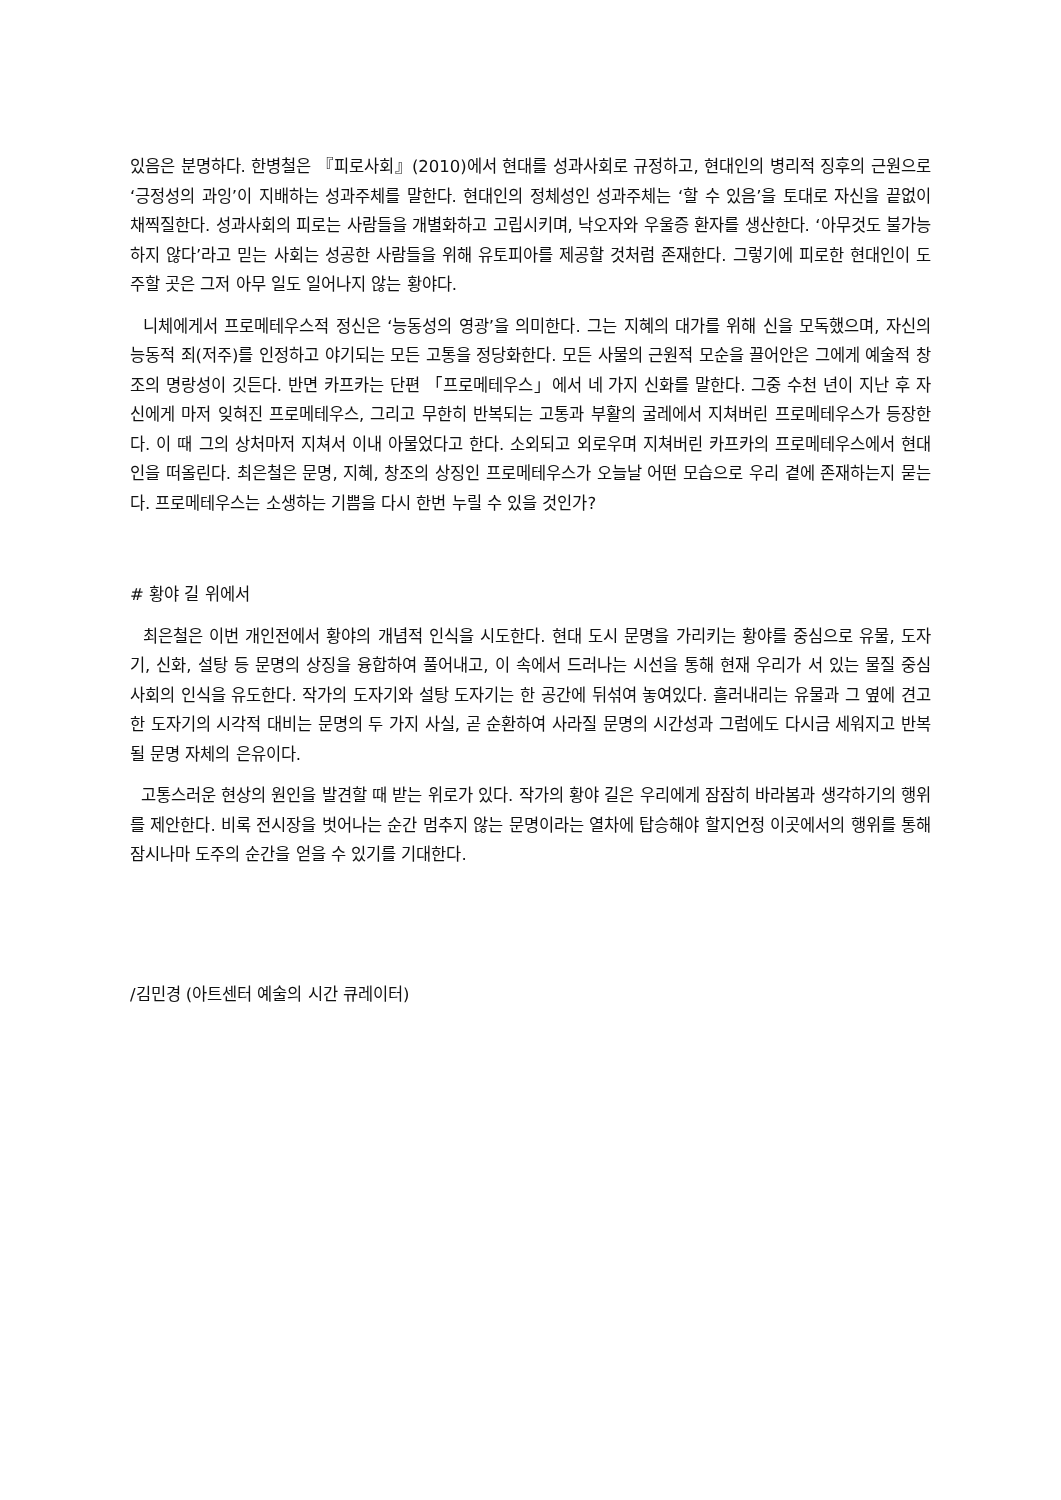있음은 분명하다. 한병철은 『피로사회』(2010)에서 현대를 성과사회로 규정하고, 현대인의 병리적 징후의 근원으로 ‘긍정성의 과잉’이 지배하는 성과주체를 말한다. 현대인의 정체성인 성과주체는 ‘할 수 있음’을 토대로 자신을 끝없이 채찍질한다. 성과사회의 피로는 사람들을 개별화하고 고립시키며, 낙오자와 우울증 환자를 생산한다. ‘아무것도 불가능하지 않다’라고 믿는 사회는 성공한 사람들을 위해 유토피아를 제공할 것처럼 존재한다. 그렇기에 피로한 현대인이 도주할 곳은 그저 아무 일도 일어나지 않는 황야다.
니체에게서 프로메테우스적 정신은 ‘능동성의 영광’을 의미한다. 그는 지혜의 대가를 위해 신을 모독했으며, 자신의 능동적 죄(저주)를 인정하고 야기되는 모든 고통을 정당화한다. 모든 사물의 근원적 모순을 끌어안은 그에게 예술적 창조의 명랑성이 깃든다. 반면 카프카는 단편 「프로메테우스」에서 네 가지 신화를 말한다. 그중 수천 년이 지난 후 자신에게 마저 잊혀진 프로메테우스, 그리고 무한히 반복되는 고통과 부활의 굴레에서 지쳐버린 프로메테우스가 등장한다. 이 때 그의 상처마저 지쳐서 이내 아물었다고 한다. 소외되고 외로우며 지쳐버린 카프카의 프로메테우스에서 현대인을 떠올린다. 최은철은 문명, 지혜, 창조의 상징인 프로메테우스가 오늘날 어떤 모습으로 우리 곁에 존재하는지 묻는다. 프로메테우스는 소생하는 기쁨을 다시 한번 누릴 수 있을 것인가?
# 황야 길 위에서
최은철은 이번 개인전에서 황야의 개념적 인식을 시도한다. 현대 도시 문명을 가리키는 황야를 중심으로 유물, 도자기, 신화, 설탕 등 문명의 상징을 융합하여 풀어내고, 이 속에서 드러나는 시선을 통해 현재 우리가 서 있는 물질 중심 사회의 인식을 유도한다. 작가의 도자기와 설탕 도자기는 한 공간에 뒤섞여 놓여있다. 흘러내리는 유물과 그 옆에 견고한 도자기의 시각적 대비는 문명의 두 가지 사실, 곧 순환하여 사라질 문명의 시간성과 그럼에도 다시금 세워지고 반복될 문명 자체의 은유이다.
고통스러운 현상의 원인을 발견할 때 받는 위로가 있다. 작가의 황야 길은 우리에게 잠잠히 바라봄과 생각하기의 행위를 제안한다. 비록 전시장을 벗어나는 순간 멈추지 않는 문명이라는 열차에 탑승해야 할지언정 이곳에서의 행위를 통해 잠시나마 도주의 순간을 얻을 수 있기를 기대한다.
/김민경 (아트센터 예술의 시간 큐레이터)